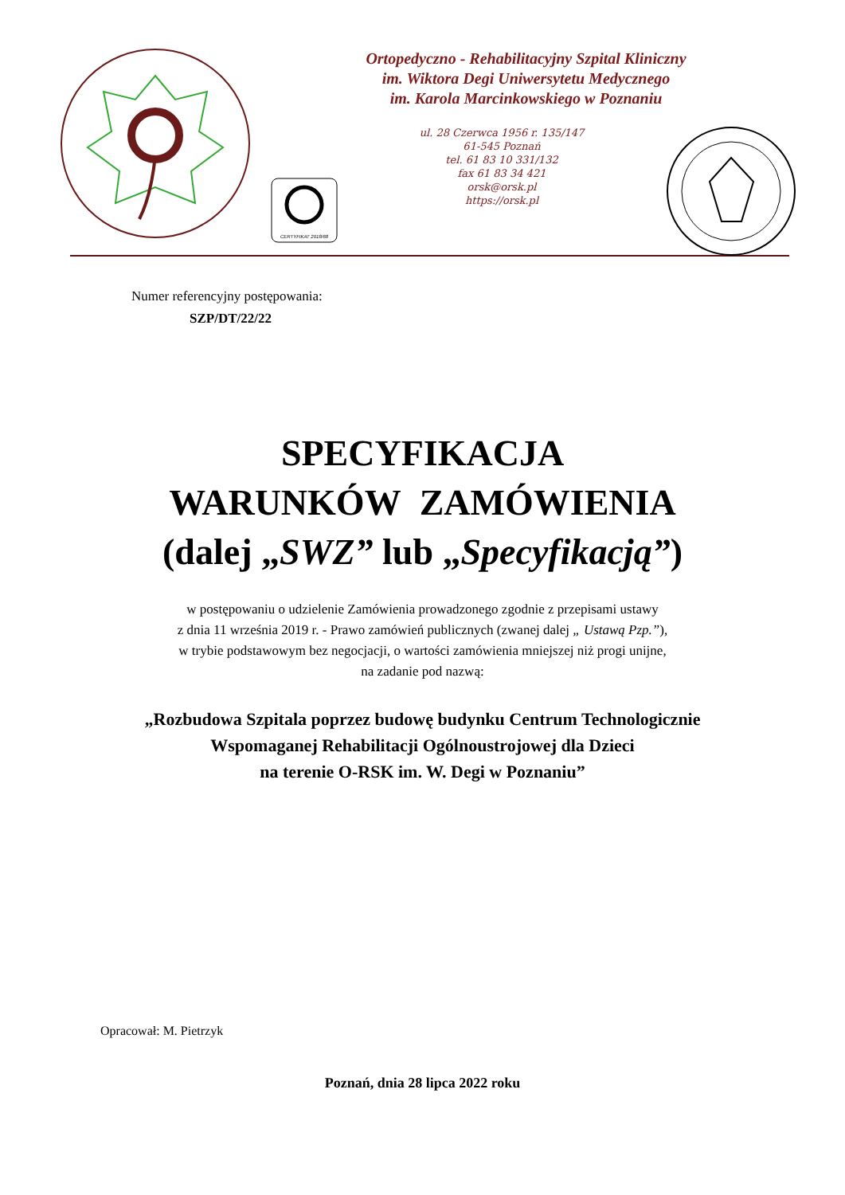Ortopedyczno - Rehabilitacyjny Szpital Kliniczny
im. Wiktora Degi Uniwersytetu Medycznego
im. Karola Marcinkowskiego w Poznaniu
CERTYFIKAT 2018/68
ul. 28 Czerwca 1956 r. 135/147
61-545 Poznań
tel. 61 83 10 331/132
fax 61 83 34 421
orsk@orsk.pl
https://orsk.pl
Numer referencyjny postępowania:
SZP/DT/22/22
SPECYFIKACJA
WARUNKÓW ZAMÓWIENIA
(dalej „SWZ” lub „Specyfikacją”)
w postępowaniu o udzielenie Zamówienia prowadzonego zgodnie z przepisami ustawy
z dnia 11 września 2019 r. - Prawo zamówień publicznych (zwanej dalej „ Ustawą Pzp.”),
w trybie podstawowym bez negocjacji, o wartości zamówienia mniejszej niż progi unijne,
na zadanie pod nazwą:
„Rozbudowa Szpitala poprzez budowę budynku Centrum Technologicznie
Wspomaganej Rehabilitacji Ogólnoustrojowej dla Dzieci
na terenie O-RSK im. W. Degi w Poznaniu”
Opracował: M. Pietrzyk
Poznań, dnia 28 lipca 2022 roku